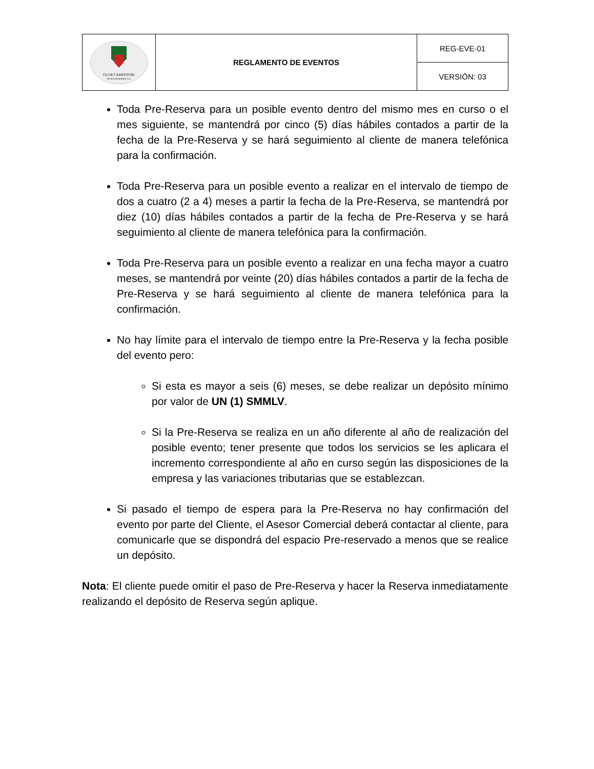| CLUB CAMPESTRE DE BUCARAMANGA S.A. | REGLAMENTO DE EVENTOS | REG-EVE-01 |
| | | VERSIÓN: 03 |
Toda Pre-Reserva para un posible evento dentro del mismo mes en curso o el mes siguiente, se mantendrá por cinco (5) días hábiles contados a partir de la fecha de la Pre-Reserva y se hará seguimiento al cliente de manera telefónica para la confirmación.
Toda Pre-Reserva para un posible evento a realizar en el intervalo de tiempo de dos a cuatro (2 a 4) meses a partir la fecha de la Pre-Reserva, se mantendrá por diez (10) días hábiles contados a partir de la fecha de Pre-Reserva y se hará seguimiento al cliente de manera telefónica para la confirmación.
Toda Pre-Reserva para un posible evento a realizar en una fecha mayor a cuatro meses, se mantendrá por veinte (20) días hábiles contados a partir de la fecha de Pre-Reserva y se hará seguimiento al cliente de manera telefónica para la confirmación.
No hay límite para el intervalo de tiempo entre la Pre-Reserva y la fecha posible del evento pero:
Si esta es mayor a seis (6) meses, se debe realizar un depósito mínimo por valor de UN (1) SMMLV.
Si la Pre-Reserva se realiza en un año diferente al año de realización del posible evento; tener presente que todos los servicios se les aplicara el incremento correspondiente al año en curso según las disposiciones de la empresa y las variaciones tributarias que se establezcan.
Si pasado el tiempo de espera para la Pre-Reserva no hay confirmación del evento por parte del Cliente, el Asesor Comercial deberá contactar al cliente, para comunicarle que se dispondrá del espacio Pre-reservado a menos que se realice un depósito.
Nota: El cliente puede omitir el paso de Pre-Reserva y hacer la Reserva inmediatamente realizando el depósito de Reserva según aplique.